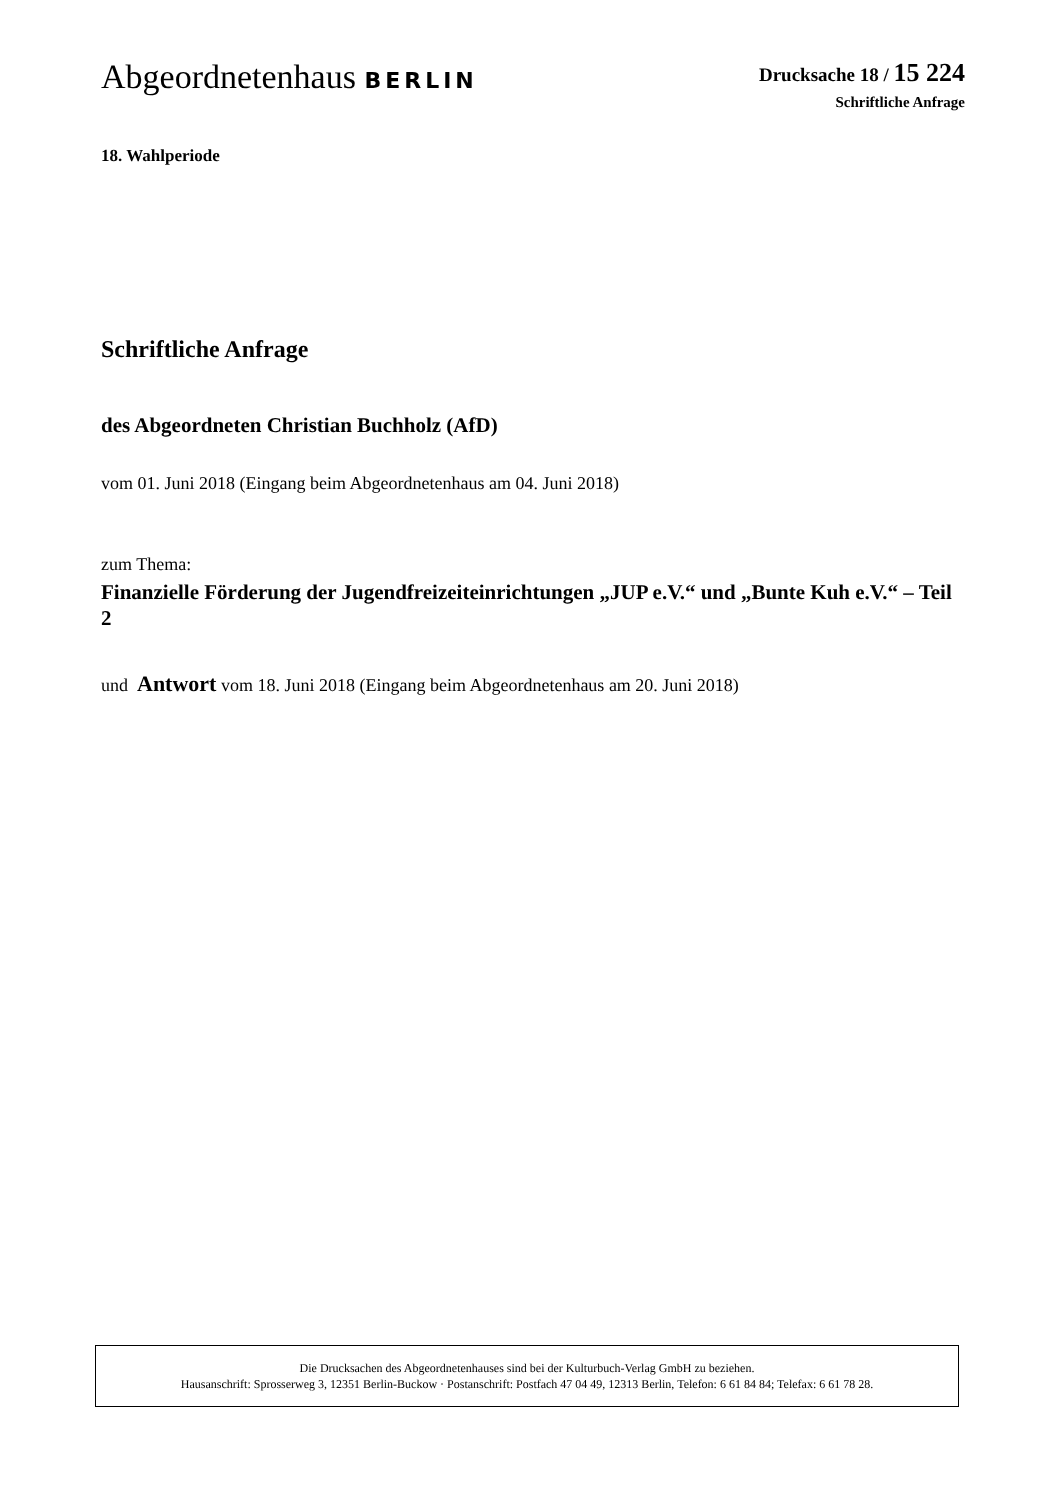Abgeordnetenhaus BERLIN
Drucksache 18 / 15 224
Schriftliche Anfrage
18. Wahlperiode
Schriftliche Anfrage
des Abgeordneten Christian Buchholz (AfD)
vom 01. Juni 2018 (Eingang beim Abgeordnetenhaus am 04. Juni 2018)
zum Thema:
Finanzielle Förderung der Jugendfreizeiteinrichtungen „JUP e.V.“ und „Bunte Kuh e.V.“ – Teil 2
und Antwort vom 18. Juni 2018 (Eingang beim Abgeordnetenhaus am 20. Juni 2018)
Die Drucksachen des Abgeordnetenhauses sind bei der Kulturbuch-Verlag GmbH zu beziehen.
Hausanschrift: Sprosserweg 3, 12351 Berlin-Buckow · Postanschrift: Postfach 47 04 49, 12313 Berlin, Telefon: 6 61 84 84; Telefax: 6 61 78 28.